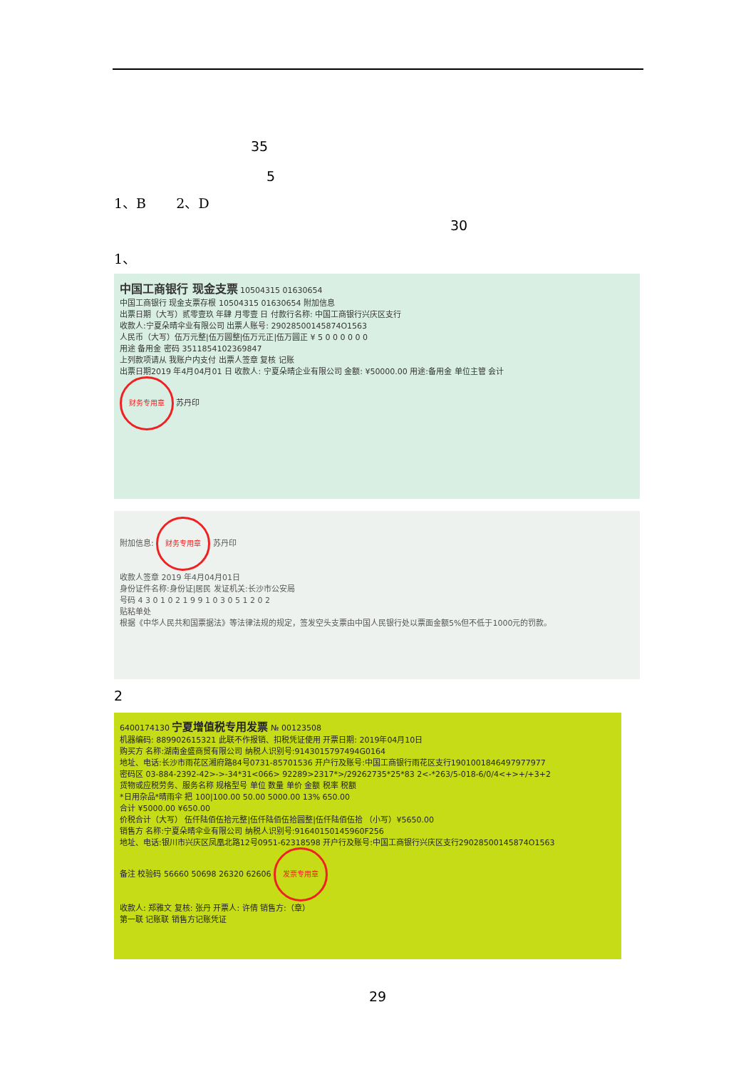35
5
1、B 2、D
30
1、
中国工商银行 现金支票 10504315 01630654
中国工商银行 现金支票存根 10504315 01630654 附加信息
出票日期（大写）贰零壹玖 年肆 月零壹 日 付款行名称: 中国工商银行兴庆区支行
收款人:宁夏朵晴伞业有限公司 出票人账号: 29028500145874O1563
人民币（大写）伍万元整|伍万圆整|伍万元正|伍万圆正 ¥ 5 0 0 0 0 0 0
用途 备用金 密码 3511854102369847
上列款项请从 我账户内支付 出票人签章 复核 记账
出票日期2019 年4月04月01 日 收款人: 宁夏朵晴企业有限公司 金额: ¥50000.00 用途:备用金 单位主管 会计
财务专用章 苏丹印
附加信息: 财务专用章 苏丹印
收款人签章 2019 年4月04月01日
身份证件名称:身份证|居民 发证机关:长沙市公安局
号码 4 3 0 1 0 2 1 9 9 1 0 3 0 5 1 2 0 2
贴粘单处
根据《中华人民共和国票据法》等法律法规的规定，签发空头支票由中国人民银行处以票面金额5%但不低于1000元的罚款。
2
6400174130 宁夏增值税专用发票 № 00123508
机器编码: 889902615321 此联不作报销、扣税凭证使用 开票日期: 2019年04月10日
购买方 名称:湖南金盛商贸有限公司 纳税人识别号:9143015797494G0164
地址、电话:长沙市雨花区湘府路84号0731-85701536 开户行及账号:中国工商银行雨花区支行1901001846497977977
密码区 03-884-2392-42>->-34*31<066> 92289>2317*>/29262735*25*83 2<-*263/5-018-6/0/4<+>+/+3+2
货物或应税劳务、服务名称 规格型号 单位 数量 单价 金额 税率 税额
*日用杂品*晴雨伞 把 100|100.00 50.00 5000.00 13% 650.00
合计 ¥5000.00 ¥650.00
价税合计（大写） 伍仟陆佰伍拾元整|伍仟陆佰伍拾圆整|伍仟陆佰伍拾 （小写）¥5650.00
销售方 名称:宁夏朵晴伞业有限公司 纳税人识别号:91640150145960F256
地址、电话:银川市兴庆区凤凰北路12号0951-62318598 开户行及账号:中国工商银行兴庆区支行29028500145874O1563
备注 校验码 56660 50698 26320 62606 发票专用章
收款人: 郑雅文 复核: 张丹 开票人: 许倩 销售方:（章）
第一联 记账联 销售方记账凭证
29